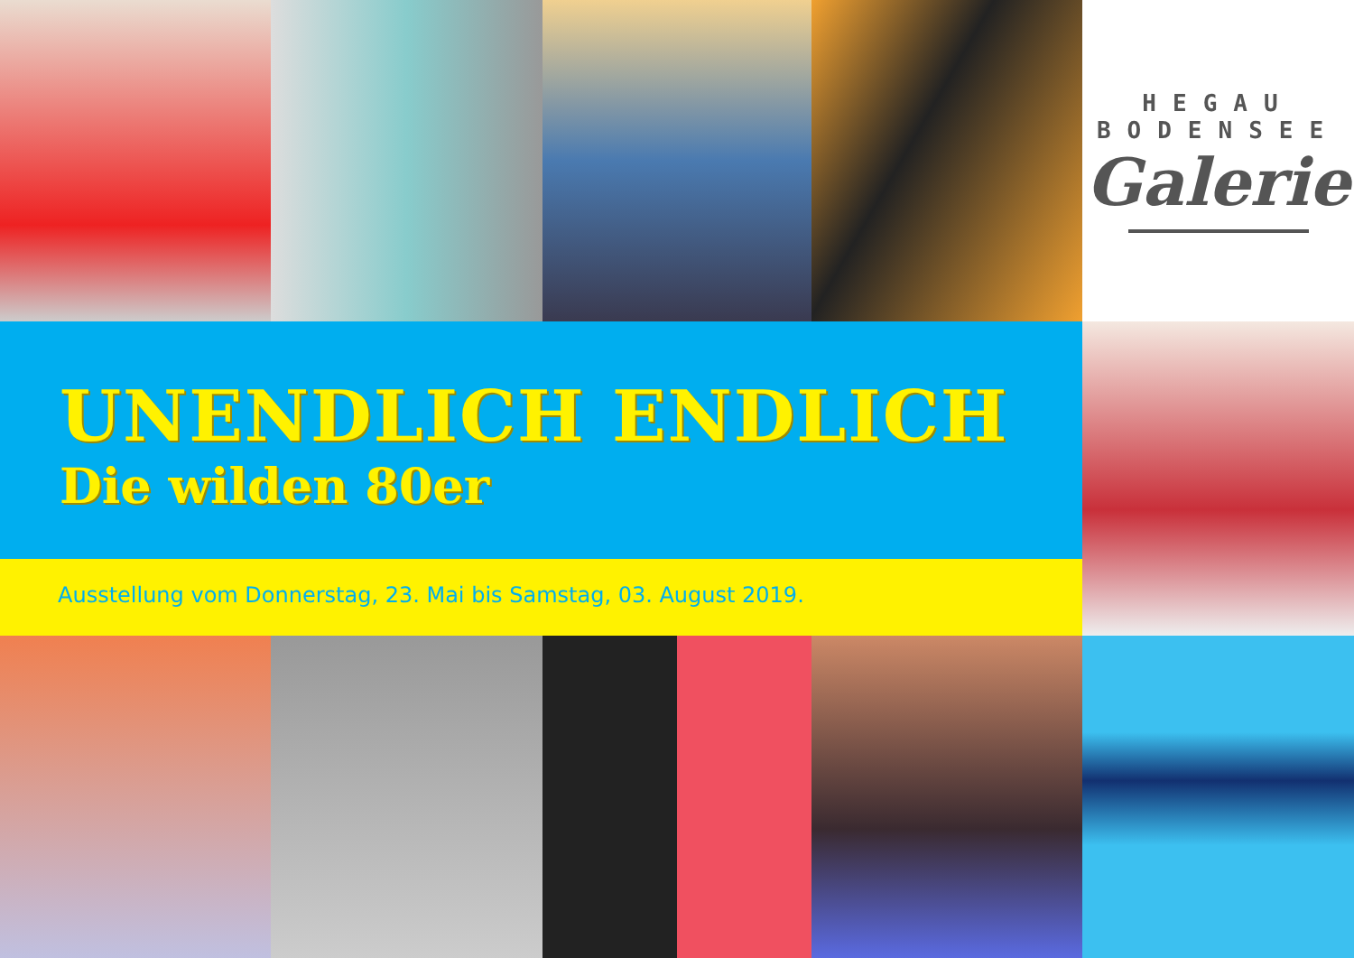HEGAU
BODENSEE
Galerie
UNENDLICH ENDLICH
Die wilden 80er
Ausstellung vom Donnerstag, 23. Mai bis Samstag, 03. August 2019.